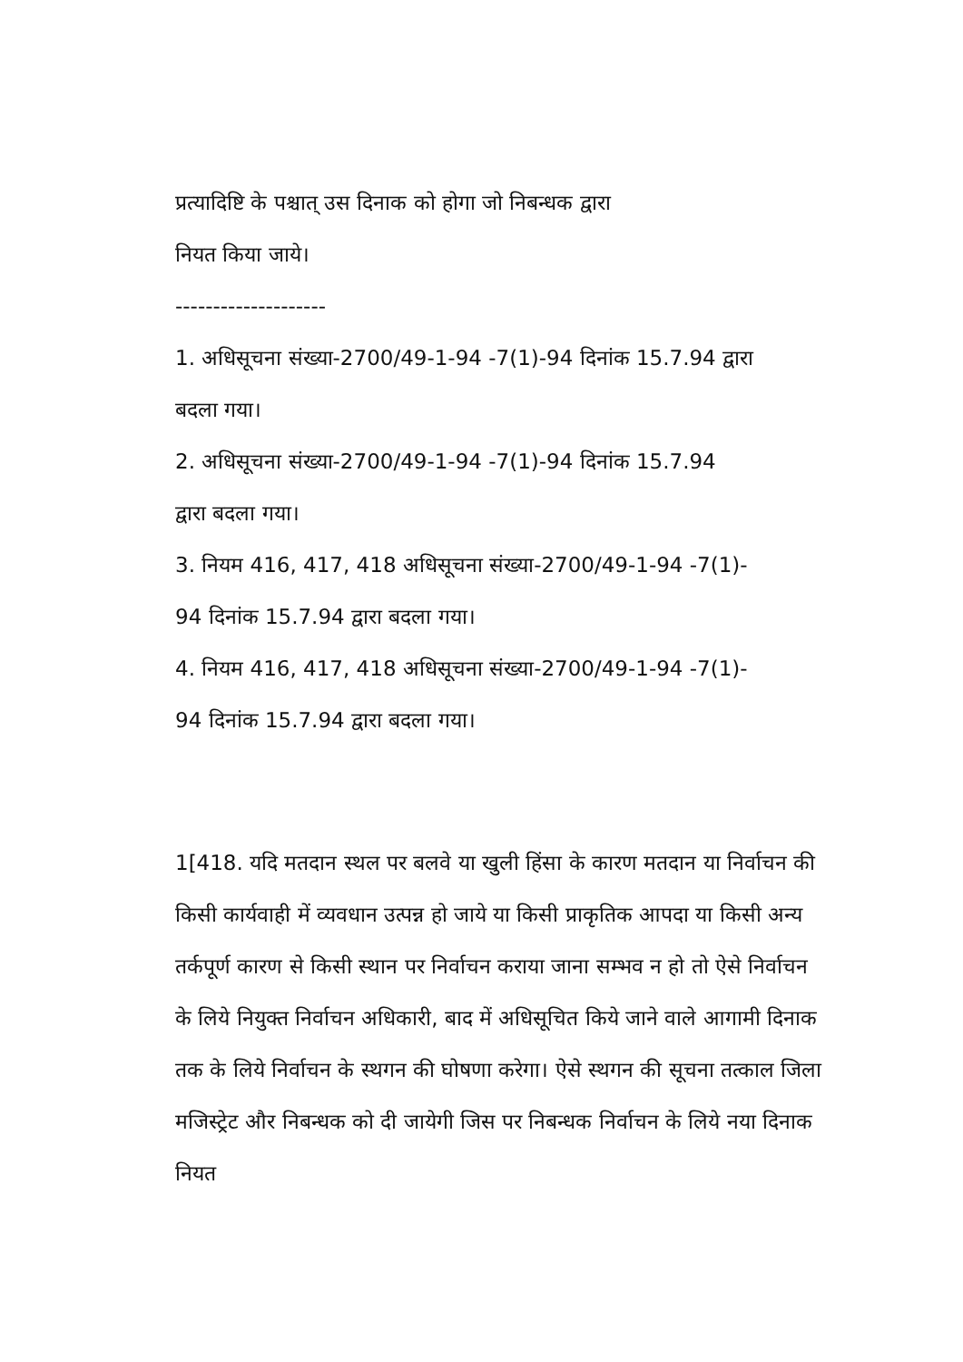प्रत्यादिष्टि के पश्चात् उस दिनाक को होगा जो निबन्धक द्वारा
नियत किया जाये।
--------------------
1. अधिसूचना संख्या-2700/49-1-94 -7(1)-94 दिनांक 15.7.94 द्वारा
बदला गया।
2. अधिसूचना संख्या-2700/49-1-94 -7(1)-94 दिनांक 15.7.94
द्वारा बदला गया।
3. नियम 416, 417, 418 अधिसूचना संख्या-2700/49-1-94 -7(1)-
94 दिनांक 15.7.94 द्वारा बदला गया।
4. नियम 416, 417, 418 अधिसूचना संख्या-2700/49-1-94 -7(1)-
94 दिनांक 15.7.94 द्वारा बदला गया।
1[418. यदि मतदान स्थल पर बलवे या खुली हिंसा के कारण मतदान या निर्वाचन की किसी कार्यवाही में व्यवधान उत्पन्न हो जाये या किसी प्राकृतिक आपदा या किसी अन्य तर्कपूर्ण कारण से किसी स्थान पर निर्वाचन कराया जाना सम्भव न हो तो ऐसे निर्वाचन के लिये नियुक्त निर्वाचन अधिकारी, बाद में अधिसूचित किये जाने वाले आगामी दिनाक तक के लिये निर्वाचन के स्थगन की घोषणा करेगा। ऐसे स्थगन की सूचना तत्काल जिला मजिस्ट्रेट और निबन्धक को दी जायेगी जिस पर निबन्धक निर्वाचन के लिये नया दिनाक नियत